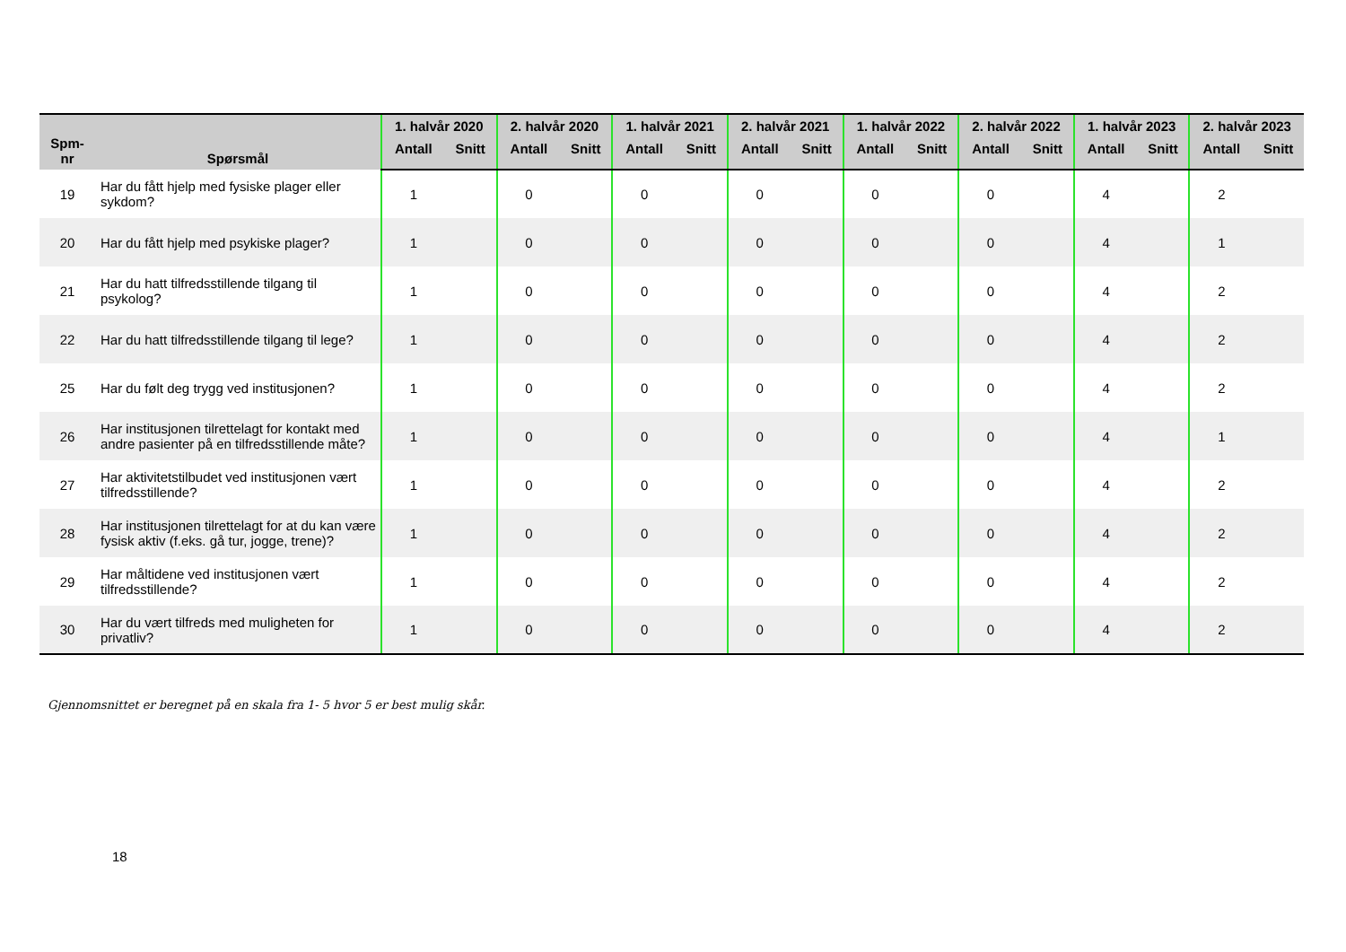| Spm- nr | Spørsmål | 1. halvår 2020 | | 2. halvår 2020 | | 1. halvår 2021 | | 2. halvår 2021 | | 1. halvår 2022 | | 2. halvår 2022 | | 1. halvår 2023 | | 2. halvår 2023 | |
| --- | --- | --- | --- | --- | --- | --- | --- | --- | --- | --- | --- | --- | --- | --- | --- | --- | --- |
| | | Antall | Snitt | Antall | Snitt | Antall | Snitt | Antall | Snitt | Antall | Snitt | Antall | Snitt | Antall | Snitt | Antall | Snitt |
| 19 | Har du fått hjelp med fysiske plager eller sykdom? | 1 | | 0 | | 0 | | 0 | | 0 | | 0 | | 4 | | 2 | |
| 20 | Har du fått hjelp med psykiske plager? | 1 | | 0 | | 0 | | 0 | | 0 | | 0 | | 4 | | 1 | |
| 21 | Har du hatt tilfredsstillende tilgang til psykolog? | 1 | | 0 | | 0 | | 0 | | 0 | | 0 | | 4 | | 2 | |
| 22 | Har du hatt tilfredsstillende tilgang til lege? | 1 | | 0 | | 0 | | 0 | | 0 | | 0 | | 4 | | 2 | |
| 25 | Har du følt deg trygg ved institusjonen? | 1 | | 0 | | 0 | | 0 | | 0 | | 0 | | 4 | | 2 | |
| 26 | Har institusjonen tilrettelagt for kontakt med andre pasienter på en tilfredsstillende måte? | 1 | | 0 | | 0 | | 0 | | 0 | | 0 | | 4 | | 1 | |
| 27 | Har aktivitetstilbudet ved institusjonen vært tilfredsstillende? | 1 | | 0 | | 0 | | 0 | | 0 | | 0 | | 4 | | 2 | |
| 28 | Har institusjonen tilrettelagt for at du kan være fysisk aktiv (f.eks. gå tur, jogge, trene)? | 1 | | 0 | | 0 | | 0 | | 0 | | 0 | | 4 | | 2 | |
| 29 | Har måltidene ved institusjonen vært tilfredsstillende? | 1 | | 0 | | 0 | | 0 | | 0 | | 0 | | 4 | | 2 | |
| 30 | Har du vært tilfreds med muligheten for privatliv? | 1 | | 0 | | 0 | | 0 | | 0 | | 0 | | 4 | | 2 | |
Gjennomsnittet er beregnet på en skala fra 1- 5 hvor 5 er best mulig skår.
18